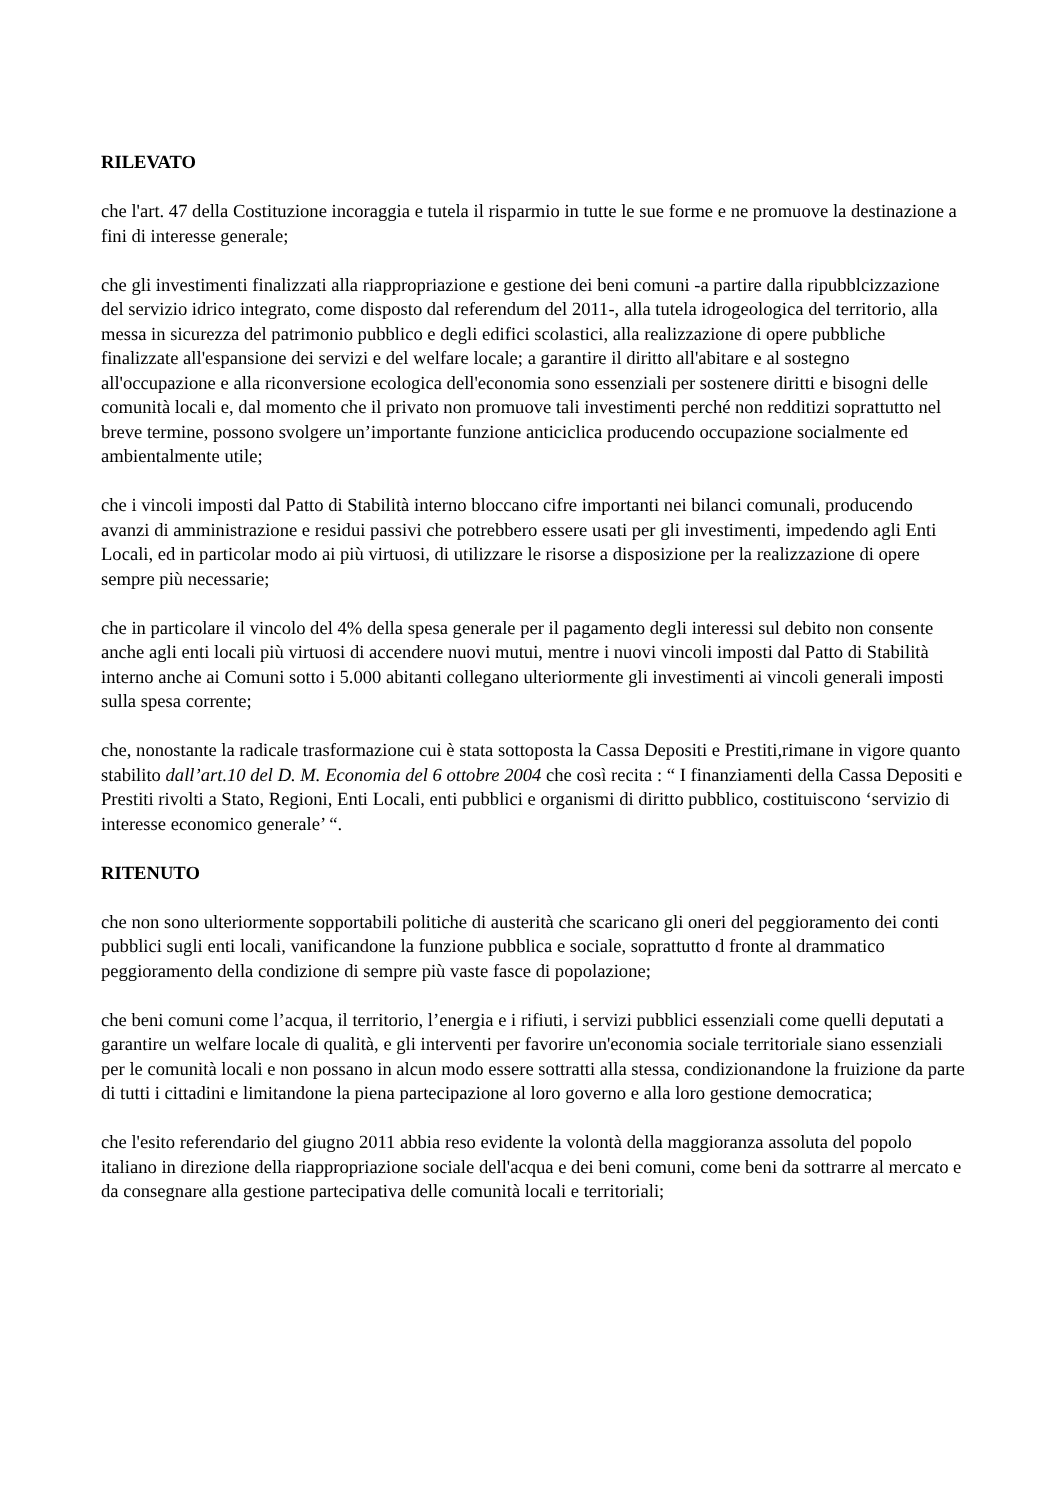RILEVATO
che l'art. 47 della Costituzione incoraggia e tutela il risparmio in tutte le sue forme e ne promuove la destinazione a fini di interesse generale;
che gli investimenti finalizzati alla riappropriazione e gestione dei beni comuni -a partire dalla ripubblcizzazione del servizio idrico integrato, come disposto dal referendum del 2011-, alla tutela idrogeologica del territorio, alla messa in sicurezza del patrimonio pubblico e degli edifici scolastici, alla realizzazione di opere pubbliche finalizzate all'espansione dei servizi e del welfare locale; a garantire il diritto all'abitare e al sostegno all'occupazione e alla riconversione ecologica dell'economia sono essenziali per sostenere diritti e bisogni delle comunità locali e, dal momento che il privato non promuove tali investimenti perché non redditizi soprattutto nel breve termine, possono svolgere un’importante funzione anticiclica producendo occupazione socialmente ed ambientalmente utile;
che i vincoli imposti dal Patto di Stabilità interno bloccano cifre importanti nei bilanci comunali, producendo avanzi di amministrazione e residui passivi che potrebbero essere usati per gli investimenti, impedendo agli Enti Locali, ed in particolar modo ai più virtuosi, di utilizzare le risorse a disposizione per la realizzazione di opere sempre più necessarie;
che in particolare il vincolo del 4% della spesa generale per il pagamento degli interessi sul debito non consente anche agli enti locali più virtuosi di accendere nuovi mutui, mentre i nuovi vincoli imposti dal Patto di Stabilità interno anche ai Comuni sotto i 5.000 abitanti collegano ulteriormente gli investimenti ai vincoli generali imposti sulla spesa corrente;
che, nonostante la radicale trasformazione cui è stata sottoposta la Cassa Depositi e Prestiti,rimane in vigore quanto stabilito dall’art.10 del D. M. Economia del 6 ottobre 2004 che così recita : “ I finanziamenti della Cassa Depositi e Prestiti rivolti a Stato, Regioni, Enti Locali, enti pubblici e organismi di diritto pubblico, costituiscono ‘servizio di interesse economico generale’ “.
RITENUTO
che non sono ulteriormente sopportabili politiche di austerità che scaricano gli oneri del peggioramento dei conti pubblici sugli enti locali, vanificandone la funzione pubblica e sociale, soprattutto d fronte al drammatico peggioramento della condizione di sempre più vaste fasce di popolazione;
che beni comuni come l’acqua, il territorio, l’energia e i rifiuti, i servizi pubblici essenziali come quelli deputati a garantire un welfare locale di qualità, e gli interventi per favorire un'economia sociale territoriale siano essenziali per le comunità locali e non possano in alcun modo essere sottratti alla stessa, condizionandone la fruizione da parte di tutti i cittadini e limitandone la piena partecipazione al loro governo e alla loro gestione democratica;
che l'esito referendario del giugno 2011 abbia reso evidente la volontà della maggioranza assoluta del popolo italiano in direzione della riappropriazione sociale dell'acqua e dei beni comuni, come beni da sottrarre al mercato e da consegnare alla gestione partecipativa delle comunità locali e territoriali;